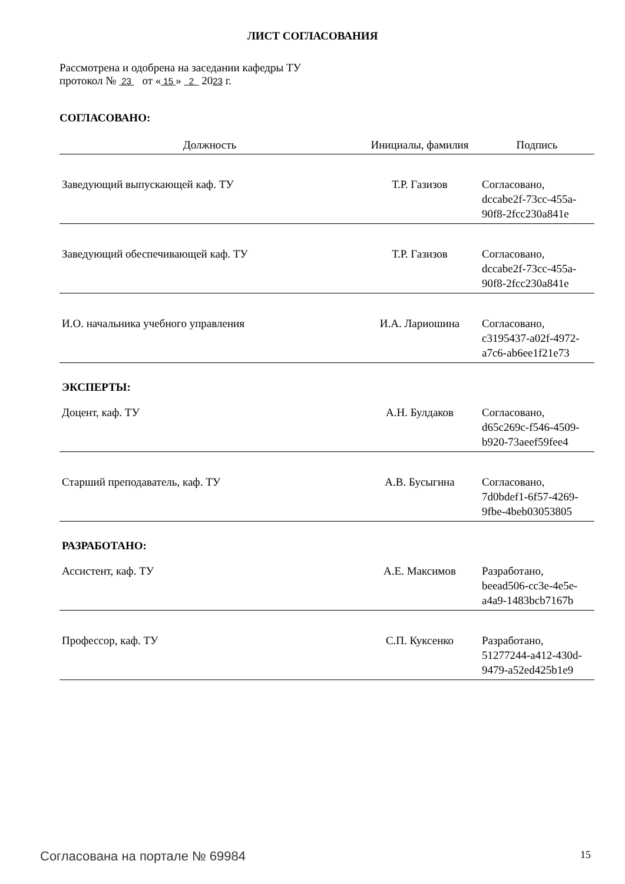ЛИСТ СОГЛАСОВАНИЯ
Рассмотрена и одобрена на заседании кафедры ТУ
протокол № 23 от « 15 » 2 2023 г.
СОГЛАСОВАНО:
| Должность | Инициалы, фамилия | Подпись |
| --- | --- | --- |
| Заведующий выпускающей каф. ТУ | Т.Р. Газизов | Согласовано, dccabe2f-73cc-455a- 90f8-2fcc230a841e |
| Заведующий обеспечивающей каф. ТУ | Т.Р. Газизов | Согласовано, dccabe2f-73cc-455a- 90f8-2fcc230a841e |
| И.О. начальника учебного управления | И.А. Лариошина | Согласовано, c3195437-a02f-4972- a7c6-ab6ee1f21e73 |
| ЭКСПЕРТЫ: | | |
| Доцент, каф. ТУ | А.Н. Булдаков | Согласовано, d65c269c-f546-4509- b920-73aeef59fee4 |
| Старший преподаватель, каф. ТУ | А.В. Бусыгина | Согласовано, 7d0bdef1-6f57-4269- 9fbe-4beb03053805 |
| РАЗРАБОТАНО: | | |
| Ассистент, каф. ТУ | А.Е. Максимов | Разработано, beead506-cc3e-4e5e- a4a9-1483bcb7167b |
| Профессор, каф. ТУ | С.П. Куксенко | Разработано, 51277244-a412-430d- 9479-a52ed425b1e9 |
Согласована на портале № 69984 15